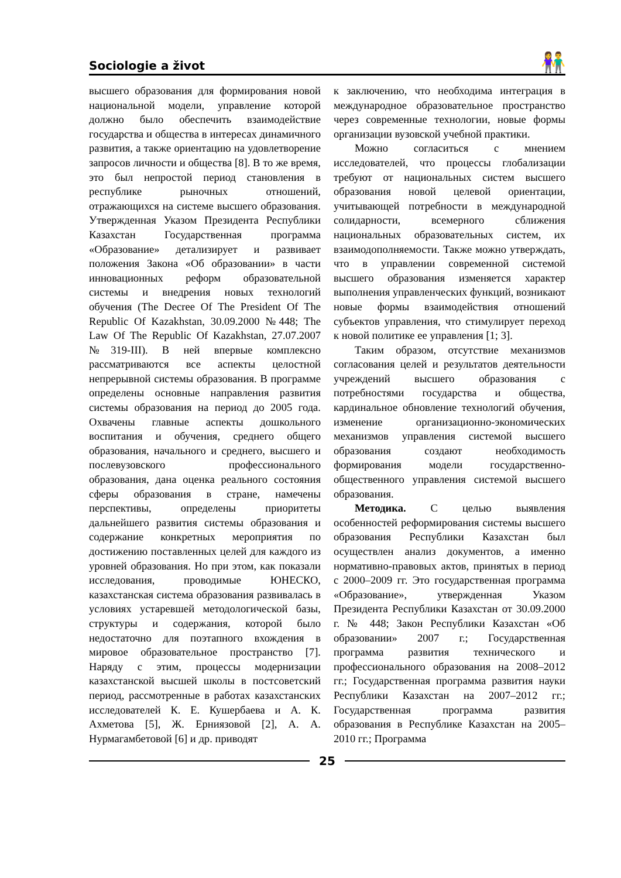Sociologie a život
👫
высшего образования для формирования новой национальной модели, управление которой должно было обеспечить взаимодействие государства и общества в интересах динамичного развития, а также ориентацию на удовлетворение запросов личности и общества [8]. В то же время, это был непростой период становления в республике рыночных отношений, отражающихся на системе высшего образования. Утвержденная Указом Президента Республики Казахстан Государственная программа «Образование» детализирует и развивает положения Закона «Об образовании» в части инновационных реформ образовательной системы и внедрения новых технологий обучения (The Decree Of The President Of The Republic Of Kazakhstan, 30.09.2000 №448; The Law Of The Republic Of Kazakhstan, 27.07.2007 №319-III). В ней впервые комплексно рассматриваются все аспекты целостной непрерывной системы образования. В программе определены основные направления развития системы образования на период до 2005 года. Охвачены главные аспекты дошкольного воспитания и обучения, среднего общего образования, начального и среднего, высшего и послевузовского профессионального образования, дана оценка реального состояния сферы образования в стране, намечены перспективы, определены приоритеты дальнейшего развития системы образования и содержание конкретных мероприятия по достижению поставленных целей для каждого из уровней образования. Но при этом, как показали исследования, проводимые ЮНЕСКО, казахстанская система образования развивалась в условиях устаревшей методологической базы, структуры и содержания, которой было недостаточно для поэтапного вхождения в мировое образовательное пространство [7]. Наряду с этим, процессы модернизации казахстанской высшей школы в постсоветский период, рассмотренные в работах казахстанских исследователей К. Е. Кушербаева и А. К. Ахметова [5], Ж. Ерниязовой [2], А. А. Нурмагамбетовой [6] и др. приводят
к заключению, что необходима интеграция в международное образовательное пространство через современные технологии, новые формы организации вузовской учебной практики.
Можно согласиться с мнением исследователей, что процессы глобализации требуют от национальных систем высшего образования новой целевой ориентации, учитывающей потребности в международной солидарности, всемерного сближения национальных образовательных систем, их взаимодополняемости. Также можно утверждать, что в управлении современной системой высшего образования изменяется характер выполнения управленческих функций, возникают новые формы взаимодействия отношений субъектов управления, что стимулирует переход к новой политике ее управления [1; 3].
Таким образом, отсутствие механизмов согласования целей и результатов деятельности учреждений высшего образования с потребностями государства и общества, кардинальное обновление технологий обучения, изменение организационно-экономических механизмов управления системой высшего образования создают необходимость формирования модели государственно-общественного управления системой высшего образования.
Методика. С целью выявления особенностей реформирования системы высшего образования Республики Казахстан был осуществлен анализ документов, а именно нормативно-правовых актов, принятых в период с 2000–2009 гг. Это государственная программа «Образование», утвержденная Указом Президента Республики Казахстан от 30.09.2000 г. № 448; Закон Республики Казахстан «Об образовании» 2007 г.; Государственная программа развития технического и профессионального образования на 2008–2012 гг.; Государственная программа развития науки Республики Казахстан на 2007–2012 гг.; Государственная программа развития образования в Республике Казахстан на 2005–2010 гг.; Программа
25